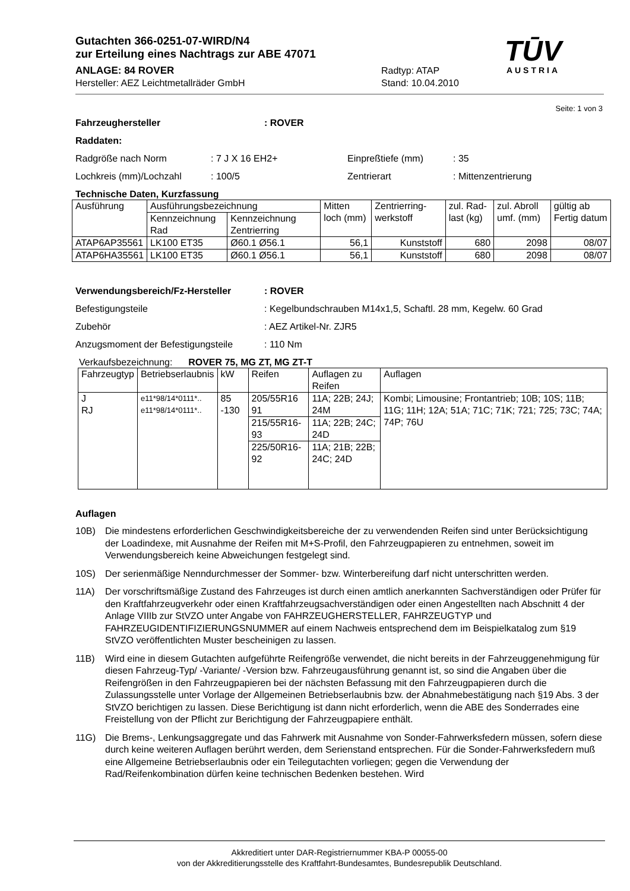Gutachten 366-0251-07-WIRD/N4
zur Erteilung eines Nachtrags zur ABE 47071
ANLAGE: 84 ROVER Radtyp: ATAP
Hersteller: AEZ Leichtmetallräder GmbH Stand: 10.04.2010
TŪV
AUSTRIA
Seite: 1 von 3
Fahrzeughersteller: ROVER
Raddaten:
Radgröße nach Norm: 7 J X 16 EH2+ Einpreßtiefe (mm): 35
Lochkreis (mm)/Lochzahl: 100/5 Zentrierart: Mittenzentrierung
Technische Daten, Kurzfassung
| Ausführung | Ausführungsbezeichnung | | Mitten loch (mm) | Zentrierring-werkstoff | zul. Rad-last (kg) | zul. Abroll umf. (mm) | gültig ab Fertig datum |
| | Kennzeichnung Rad | Kennzeichnung Zentrierring | | | | | |
| ATAP6AP35561 | LK100 ET35 | Ø60.1 Ø56.1 | 56,1 | Kunststoff | 680 | 2098 | 08/07 |
| ATAP6HA35561 | LK100 ET35 | Ø60.1 Ø56.1 | 56,1 | Kunststoff | 680 | 2098 | 08/07 |
Verwendungsbereich/Fz-Hersteller: ROVER
Befestigungsteile: Kegelbundschrauben M14x1,5, Schaftl. 28 mm, Kegelw. 60 Grad
Zubehör: AEZ Artikel-Nr. ZJR5
Anzugsmoment der Befestigungsteile: 110 Nm
Verkaufsbezeichnung: ROVER 75, MG ZT, MG ZT-T
| Fahrzeugtyp | Betriebserlaubnis | kW | Reifen | Auflagen zu Reifen | Auflagen |
| J RJ | e11*98/14*0111*.. e11*98/14*0111*.. | 85 -130 | 205/55R16 91 | 11A; 22B; 24J; 24M | Kombi; Limousine; Frontantrieb; 10B; 10S; 11B; 11G; 11H; 12A; 51A; 71C; 71K; 721; 725; 73C; 74A; 74P; 76U |
| | | | 215/55R16-93 | 11A; 22B; 24C; 24D | |
| | | | 225/50R16-92 | 11A; 21B; 22B; 24C; 24D | |
Auflagen
10B) Die mindestens erforderlichen Geschwindigkeitsbereiche der zu verwendenden Reifen sind unter Berücksichtigung der Loadindexe, mit Ausnahme der Reifen mit M+S-Profil, den Fahrzeugpapieren zu entnehmen, soweit im Verwendungsbereich keine Abweichungen festgelegt sind.
10S) Der serienmäßige Nenndurchmesser der Sommer- bzw. Winterbereifung darf nicht unterschritten werden.
11A) Der vorschriftsmäßige Zustand des Fahrzeuges ist durch einen amtlich anerkannten Sachverständigen oder Prüfer für den Kraftfahrzeugverkehr oder einen Kraftfahrzeugsachverständigen oder einen Angestellten nach Abschnitt 4 der Anlage VIIIb zur StVZO unter Angabe von FAHRZEUGHERSTELLER, FAHRZEUGTYP und FAHRZEUGIDENTIFIZIERUNGSNUMMER auf einem Nachweis entsprechend dem im Beispielkatalog zum §19 StVZO veröffentlichten Muster bescheinigen zu lassen.
11B) Wird eine in diesem Gutachten aufgeführte Reifengröße verwendet, die nicht bereits in der Fahrzeuggenehmigung für diesen Fahrzeug-Typ/ -Variante/ -Version bzw. Fahrzeugausführung genannt ist, so sind die Angaben über die Reifengrößen in den Fahrzeugpapieren bei der nächsten Befassung mit den Fahrzeugpapieren durch die Zulassungsstelle unter Vorlage der Allgemeinen Betriebserlaubnis bzw. der Abnahmebestätigung nach §19 Abs. 3 der StVZO berichtigen zu lassen. Diese Berichtigung ist dann nicht erforderlich, wenn die ABE des Sonderrades eine Freistellung von der Pflicht zur Berichtigung der Fahrzeugpapiere enthält.
11G) Die Brems-, Lenkungsaggregate und das Fahrwerk mit Ausnahme von Sonder-Fahrwerksfedern müssen, sofern diese durch keine weiteren Auflagen berührt werden, dem Serienstand entsprechen. Für die Sonder-Fahrwerksfedern muß eine Allgemeine Betriebserlaubnis oder ein Teilegutachten vorliegen; gegen die Verwendung der Rad/Reifenkombination dürfen keine technischen Bedenken bestehen. Wird
Akkreditiert unter DAR-Registriernummer KBA-P 00055-00
von der Akkreditierungsstelle des Kraftfahrt-Bundesamtes, Bundesrepublik Deutschland.